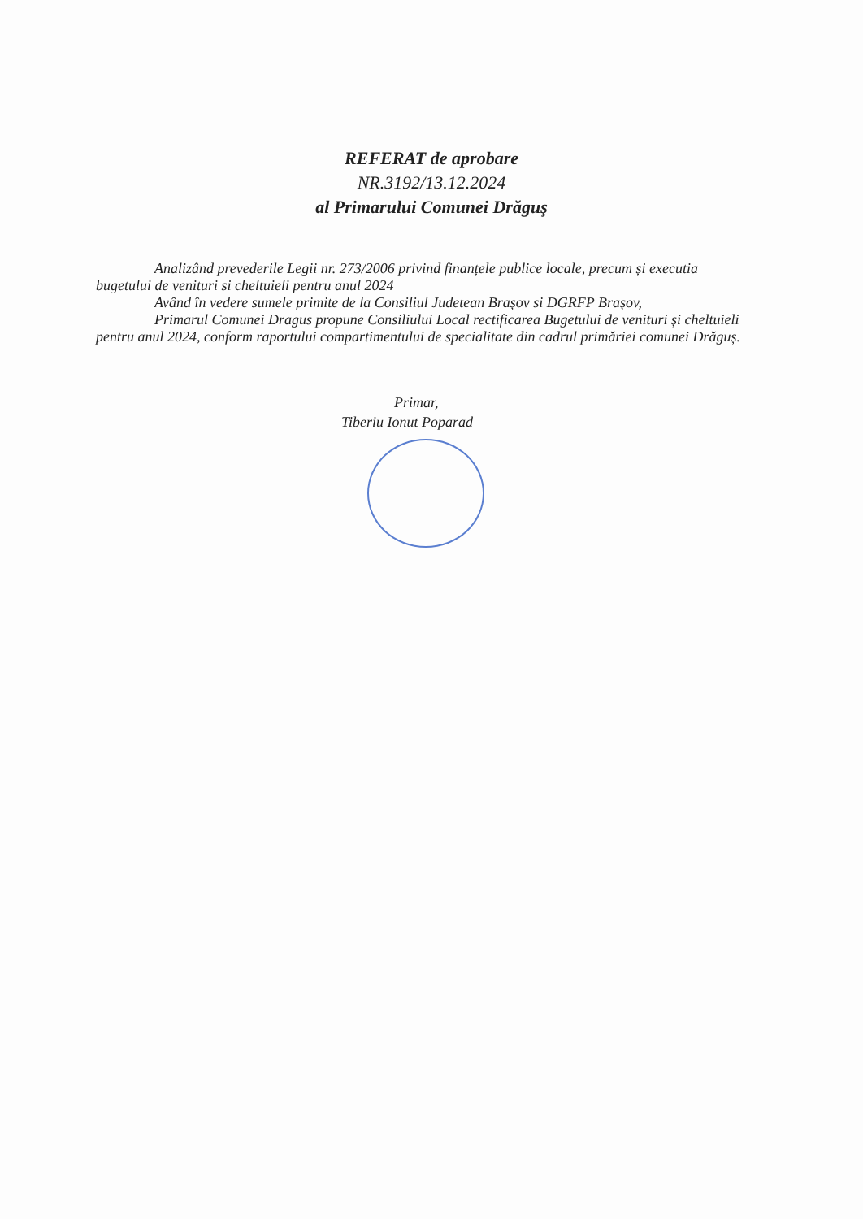REFERAT de aprobare
NR.3192/13.12.2024
al Primarului Comunei Drăguş
Analizând prevederile Legii nr. 273/2006 privind finanțele publice locale, precum și executia bugetului de venituri si cheltuieli pentru anul 2024
Având în vedere sumele primite de la Consiliul Judetean Brașov si DGRFP Brașov,
Primarul Comunei Dragus propune Consiliului Local rectificarea Bugetului de venituri și cheltuieli pentru anul 2024, conform raportului compartimentului de specialitate din cadrul primăriei comunei Drăguș.
Primar,
Tiberiu Ionut Poparad